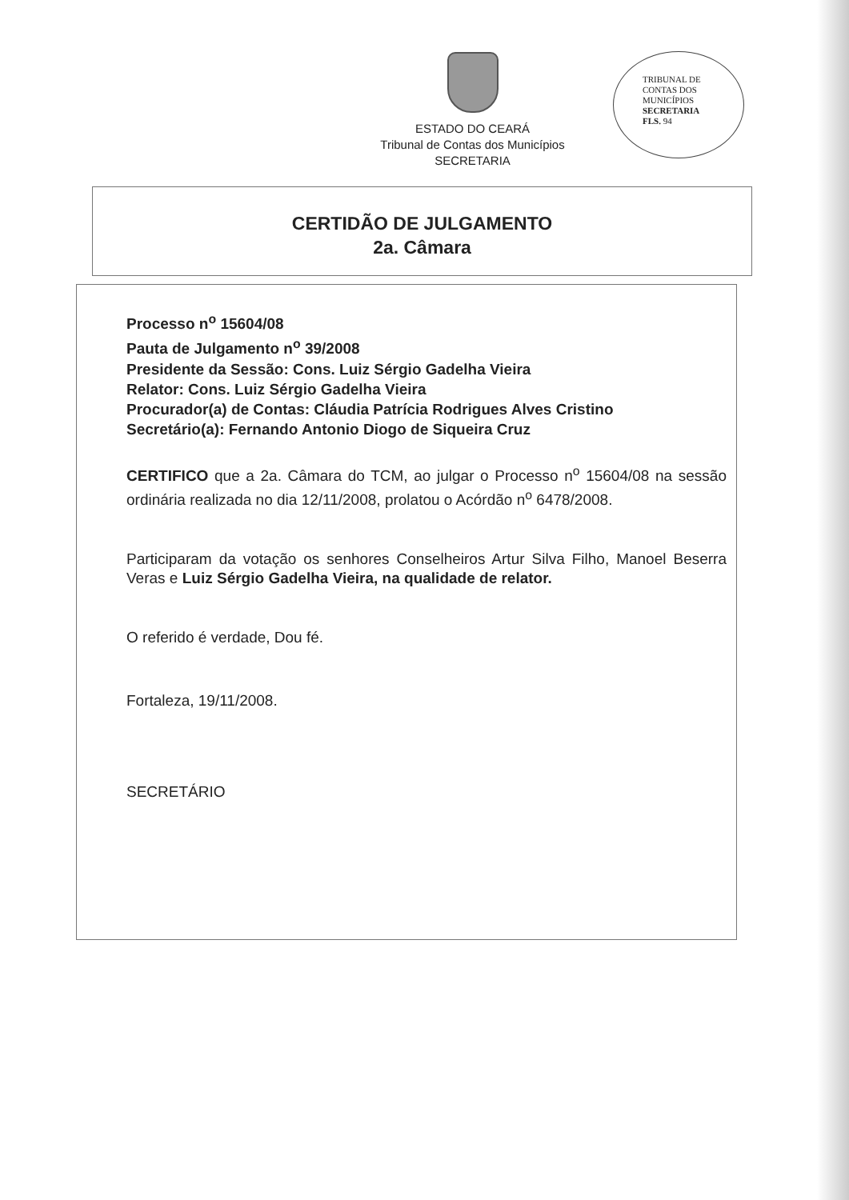ESTADO DO CEARÁ
Tribunal de Contas dos Municípios
SECRETARIA
TRIBUNAL DE
CONTAS DOS
MUNICÍPIOS
SECRETARIA
FLS. 94
CERTIDÃO DE JULGAMENTO
2a. Câmara
Processo n<sup>o</sup> 15604/08
Pauta de Julgamento n<sup>o</sup> 39/2008
Presidente da Sessão: Cons. Luiz Sérgio Gadelha Vieira
Relator: Cons. Luiz Sérgio Gadelha Vieira
Procurador(a) de Contas: Cláudia Patrícia Rodrigues Alves Cristino
Secretário(a): Fernando Antonio Diogo de Siqueira Cruz
CERTIFICO que a 2a. Câmara do TCM, ao julgar o Processo n<sup>o</sup> 15604/08 na sessão ordinária realizada no dia 12/11/2008, prolatou o Acórdão n<sup>o</sup> 6478/2008.
Participaram da votação os senhores Conselheiros Artur Silva Filho, Manoel Beserra Veras e Luiz Sérgio Gadelha Vieira, na qualidade de relator.
O referido é verdade, Dou fé.
Fortaleza, 19/11/2008.
SECRETÁRIO